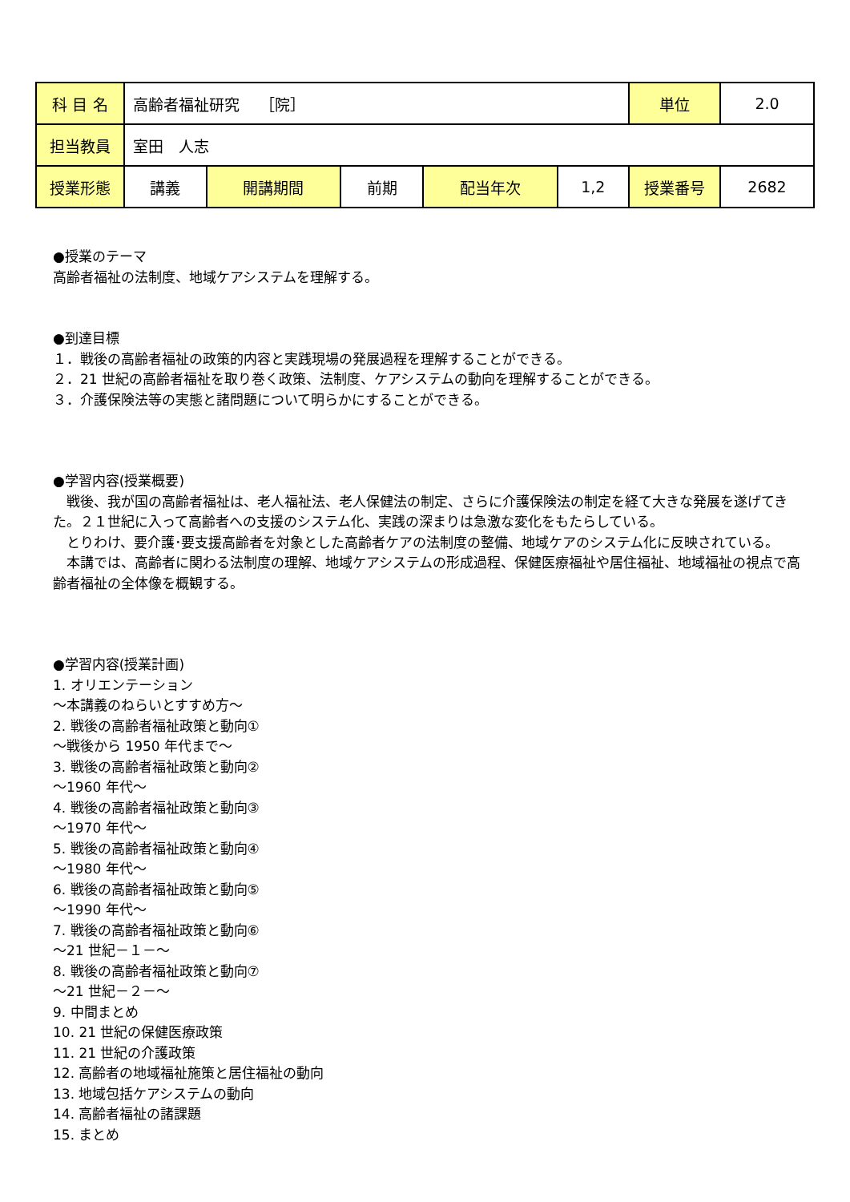| 科 目 名 | 高齢者福祉研究 ［院］ | | | | | 単位 | 2.0 |
| 担当教員 | 室田 人志 | | | | | | |
| 授業形態 | 講義 | 開講期間 | 前期 | 配当年次 | 1,2 | 授業番号 | 2682 |
●授業のテーマ
高齢者福祉の法制度、地域ケアシステムを理解する。
●到達目標
１．戦後の高齢者福祉の政策的内容と実践現場の発展過程を理解することができる。
２．21 世紀の高齢者福祉を取り巻く政策、法制度、ケアシステムの動向を理解することができる。
３．介護保険法等の実態と諸問題について明らかにすることができる。
●学習内容(授業概要)
　戦後、我が国の高齢者福祉は、老人福祉法、老人保健法の制定、さらに介護保険法の制定を経て大きな発展を遂げてきた。２１世紀に入って高齢者への支援のシステム化、実践の深まりは急激な変化をもたらしている。
　とりわけ、要介護･要支援高齢者を対象とした高齢者ケアの法制度の整備、地域ケアのシステム化に反映されている。
　本講では、高齢者に関わる法制度の理解、地域ケアシステムの形成過程、保健医療福祉や居住福祉、地域福祉の視点で高齢者福祉の全体像を概観する。
●学習内容(授業計画)
1. オリエンテーション
～本講義のねらいとすすめ方～
2. 戦後の高齢者福祉政策と動向①
～戦後から 1950 年代まで～
3. 戦後の高齢者福祉政策と動向②
～1960 年代～
4. 戦後の高齢者福祉政策と動向③
～1970 年代～
5. 戦後の高齢者福祉政策と動向④
～1980 年代～
6. 戦後の高齢者福祉政策と動向⑤
～1990 年代～
7. 戦後の高齢者福祉政策と動向⑥
～21 世紀－１－～
8. 戦後の高齢者福祉政策と動向⑦
～21 世紀－２－～
9. 中間まとめ
10. 21 世紀の保健医療政策
11. 21 世紀の介護政策
12. 高齢者の地域福祉施策と居住福祉の動向
13. 地域包括ケアシステムの動向
14. 高齢者福祉の諸課題
15. まとめ